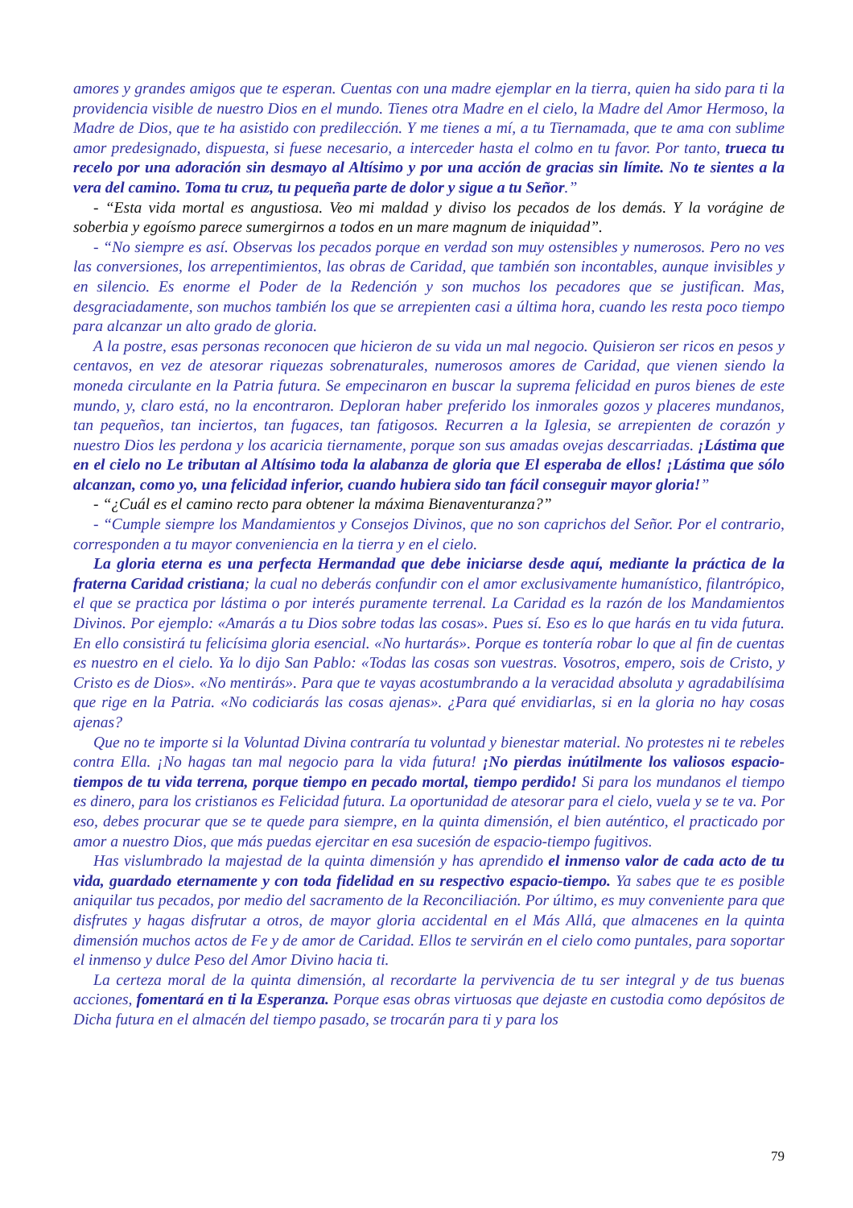amores y grandes amigos que te esperan. Cuentas con una madre ejemplar en la tierra, quien ha sido para ti la providencia visible de nuestro Dios en el mundo. Tienes otra Madre en el cielo, la Madre del Amor Hermoso, la Madre de Dios, que te ha asistido con predilección. Y me tienes a mí, a tu Tiernamada, que te ama con sublime amor predesignado, dispuesta, si fuese necesario, a interceder hasta el colmo en tu favor. Por tanto, trueca tu recelo por una adoración sin desmayo al Altísimo y por una acción de gracias sin límite. No te sientes a la vera del camino. Toma tu cruz, tu pequeña parte de dolor y sigue a tu Señor.”
- “Esta vida mortal es angustiosa. Veo mi maldad y diviso los pecados de los demás. Y la vorágine de soberbia y egoísmo parece sumergirnos a todos en un mare magnum de iniquidad”.
- “No siempre es así. Observas los pecados porque en verdad son muy ostensibles y numerosos. Pero no ves las conversiones, los arrepentimientos, las obras de Caridad, que también son incontables, aunque invisibles y en silencio. Es enorme el Poder de la Redención y son muchos los pecadores que se justifican. Mas, desgraciadamente, son muchos también los que se arrepienten casi a última hora, cuando les resta poco tiempo para alcanzar un alto grado de gloria.
A la postre, esas personas reconocen que hicieron de su vida un mal negocio. Quisieron ser ricos en pesos y centavos, en vez de atesorar riquezas sobrenaturales, numerosos amores de Caridad, que vienen siendo la moneda circulante en la Patria futura. Se empecinaron en buscar la suprema felicidad en puros bienes de este mundo, y, claro está, no la encontraron. Deploran haber preferido los inmorales gozos y placeres mundanos, tan pequeños, tan inciertos, tan fugaces, tan fatigosos. Recurren a la Iglesia, se arrepienten de corazón y nuestro Dios les perdona y los acaricia tiernamente, porque son sus amadas ovejas descarriadas. ¡Lástima que en el cielo no Le tributan al Altísimo toda la alabanza de gloria que El esperaba de ellos! ¡Lástima que sólo alcanzan, como yo, una felicidad inferior, cuando hubiera sido tan fácil conseguir mayor gloria!”
- “¿Cuál es el camino recto para obtener la máxima Bienaventuranza?”
- “Cumple siempre los Mandamientos y Consejos Divinos, que no son caprichos del Señor. Por el contrario, corresponden a tu mayor conveniencia en la tierra y en el cielo.
La gloria eterna es una perfecta Hermandad que debe iniciarse desde aquí, mediante la práctica de la fraterna Caridad cristiana; la cual no deberás confundir con el amor exclusivamente humanístico, filantrópico, el que se practica por lástima o por interés puramente terrenal. La Caridad es la razón de los Mandamientos Divinos. Por ejemplo: «Amarás a tu Dios sobre todas las cosas». Pues sí. Eso es lo que harás en tu vida futura. En ello consistirá tu felicísima gloria esencial. «No hurtarás». Porque es tontería robar lo que al fin de cuentas es nuestro en el cielo. Ya lo dijo San Pablo: «Todas las cosas son vuestras. Vosotros, empero, sois de Cristo, y Cristo es de Dios». «No mentirás». Para que te vayas acostumbrando a la veracidad absoluta y agradabilísima que rige en la Patria. «No codiciarás las cosas ajenas». ¿Para qué envidiarlas, si en la gloria no hay cosas ajenas?
Que no te importe si la Voluntad Divina contraría tu voluntad y bienestar material. No protestes ni te rebeles contra Ella. ¡No hagas tan mal negocio para la vida futura! ¡No pierdas inútilmente los valiosos espacio-tiempos de tu vida terrena, porque tiempo en pecado mortal, tiempo perdido! Si para los mundanos el tiempo es dinero, para los cristianos es Felicidad futura. La oportunidad de atesorar para el cielo, vuela y se te va. Por eso, debes procurar que se te quede para siempre, en la quinta dimensión, el bien auténtico, el practicado por amor a nuestro Dios, que más puedas ejercitar en esa sucesión de espacio-tiempo fugitivos.
Has vislumbrado la majestad de la quinta dimensión y has aprendido el inmenso valor de cada acto de tu vida, guardado eternamente y con toda fidelidad en su respectivo espacio-tiempo. Ya sabes que te es posible aniquilar tus pecados, por medio del sacramento de la Reconciliación. Por último, es muy conveniente para que disfrutes y hagas disfrutar a otros, de mayor gloria accidental en el Más Allá, que almacenes en la quinta dimensión muchos actos de Fe y de amor de Caridad. Ellos te servirán en el cielo como puntales, para soportar el inmenso y dulce Peso del Amor Divino hacia ti.
La certeza moral de la quinta dimensión, al recordarte la pervivencia de tu ser integral y de tus buenas acciones, fomentará en ti la Esperanza. Porque esas obras virtuosas que dejaste en custodia como depósitos de Dicha futura en el almacén del tiempo pasado, se trocarán para ti y para los
79